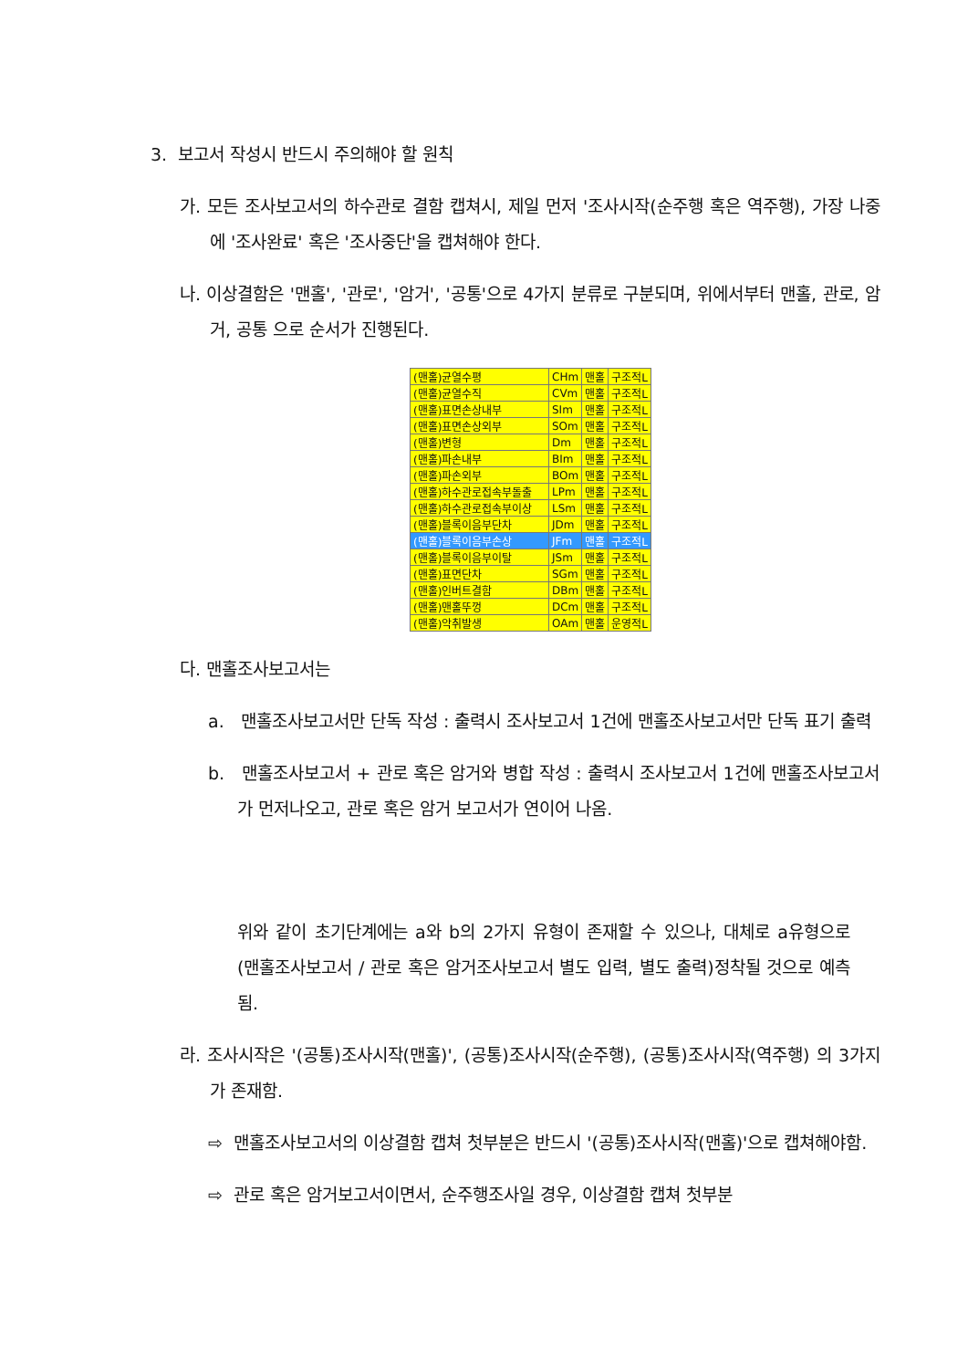3. 보고서 작성시 반드시 주의해야 할 원칙
가. 모든 조사보고서의 하수관로 결함 캡쳐시, 제일 먼저 '조사시작(순주행 혹은 역주행), 가장 나중에 '조사완료' 혹은 '조사중단'을 캡쳐해야 한다.
나. 이상결함은 '맨홀', '관로', '암거', '공통'으로 4가지 분류로 구분되며, 위에서부터 맨홀, 관로, 암거, 공통 으로 순서가 진행된다.
| (맨홀)균열수평 | CHm | 맨홀 | 구조적L |
| (맨홀)균열수직 | CVm | 맨홀 | 구조적L |
| (맨홀)표면손상내부 | SIm | 맨홀 | 구조적L |
| (맨홀)표면손상외부 | SOm | 맨홀 | 구조적L |
| (맨홀)변형 | Dm | 맨홀 | 구조적L |
| (맨홀)파손내부 | BIm | 맨홀 | 구조적L |
| (맨홀)파손외부 | BOm | 맨홀 | 구조적L |
| (맨홀)하수관로접속부돌출 | LPm | 맨홀 | 구조적L |
| (맨홀)하수관로접속부이상 | LSm | 맨홀 | 구조적L |
| (맨홀)블록이음부단차 | JDm | 맨홀 | 구조적L |
| (맨홀)블록이음부손상 | JFm | 맨홀 | 구조적L |
| (맨홀)블록이음부이탈 | JSm | 맨홀 | 구조적L |
| (맨홀)표면단차 | SGm | 맨홀 | 구조적L |
| (맨홀)인버트결함 | DBm | 맨홀 | 구조적L |
| (맨홀)맨홀뚜껑 | DCm | 맨홀 | 구조적L |
| (맨홀)악취발생 | OAm | 맨홀 | 운영적L |
다. 맨홀조사보고서는
a. 맨홀조사보고서만 단독 작성 : 출력시 조사보고서 1건에 맨홀조사보고서만 단독 표기 출력
b. 맨홀조사보고서 + 관로 혹은 암거와 병합 작성 : 출력시 조사보고서 1건에 맨홀조사보고서가 먼저나오고, 관로 혹은 암거 보고서가 연이어 나옴.
위와 같이 초기단계에는 a와 b의 2가지 유형이 존재할 수 있으나, 대체로 a유형으로 (맨홀조사보고서 / 관로 혹은 암거조사보고서 별도 입력, 별도 출력)정착될 것으로 예측됨.
라. 조사시작은 '(공통)조사시작(맨홀)', (공통)조사시작(순주행), (공통)조사시작(역주행) 의 3가지가 존재함.
⇨ 맨홀조사보고서의 이상결함 캡쳐 첫부분은 반드시 '(공통)조사시작(맨홀)'으로 캡쳐해야함.
⇨ 관로 혹은 암거보고서이면서, 순주행조사일 경우, 이상결함 캡쳐 첫부분